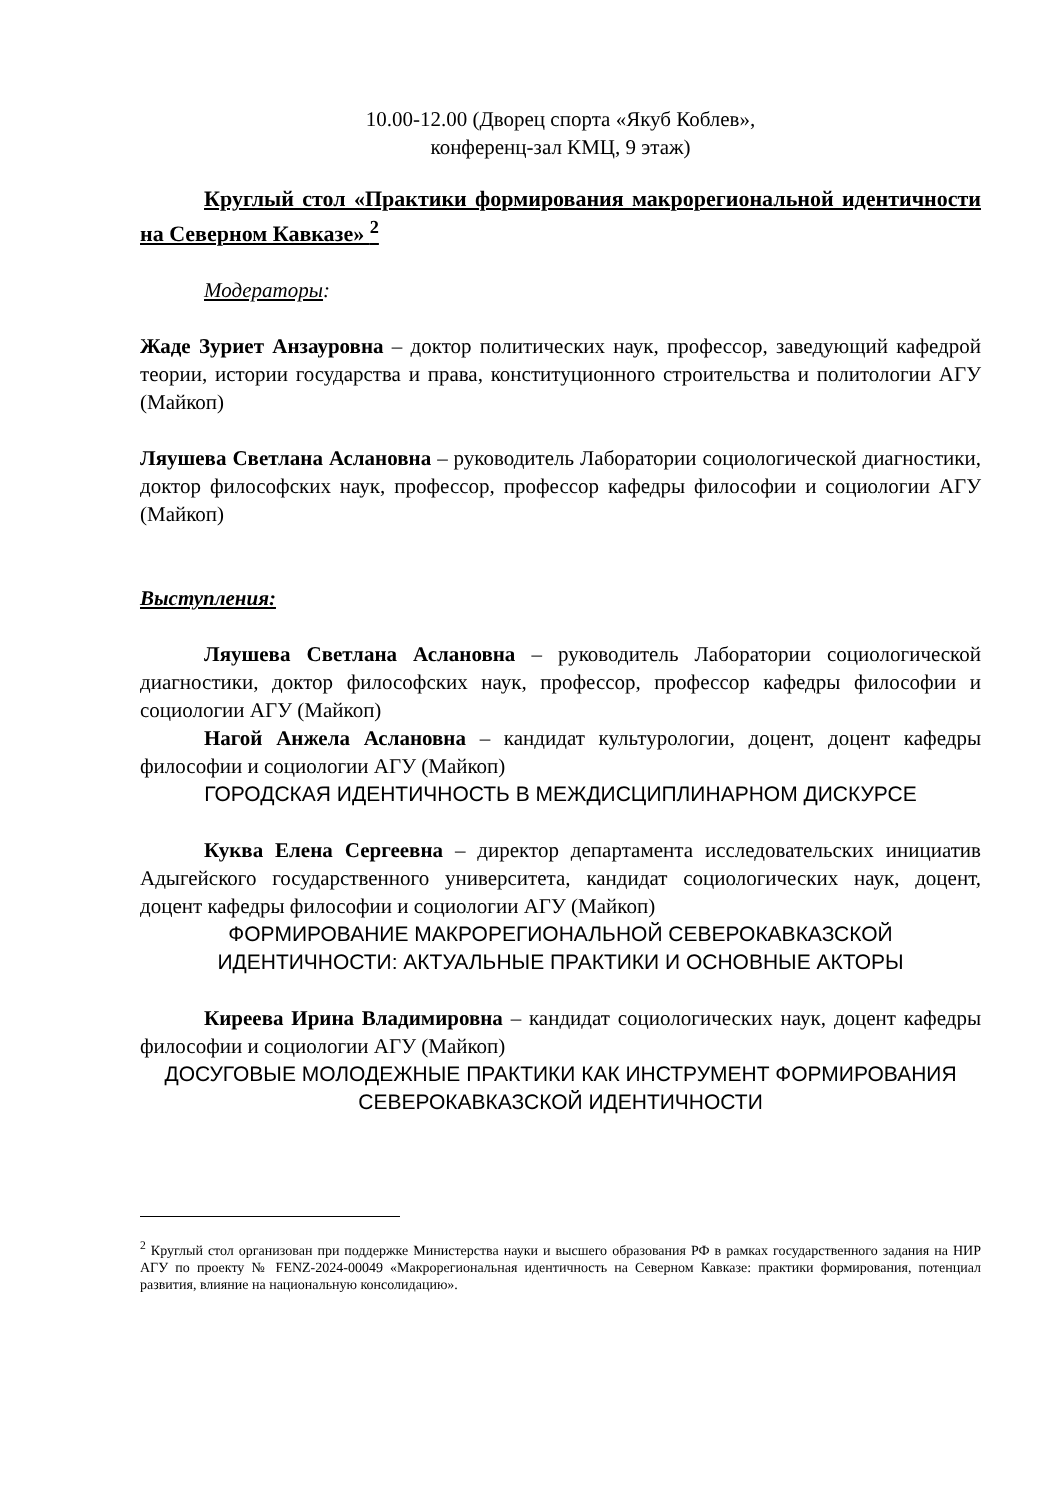10.00-12.00 (Дворец спорта «Якуб Коблев»,
конференц-зал КМЦ, 9 этаж)
Круглый стол «Практики формирования макрорегиональной идентичности на Северном Кавказе» <sup>2</sup>
Модераторы:
Жаде Зуриет Анзауровна – доктор политических наук, профессор, заведующий кафедрой теории, истории государства и права, конституционного строительства и политологии АГУ (Майкоп)
Ляушева Светлана Аслановна – руководитель Лаборатории социологической диагностики, доктор философских наук, профессор, профессор кафедры философии и социологии АГУ (Майкоп)
Выступления:
Ляушева Светлана Аслановна – руководитель Лаборатории социологической диагностики, доктор философских наук, профессор, профессор кафедры философии и социологии АГУ (Майкоп)
Нагой Анжела Аслановна – кандидат культурологии, доцент, доцент кафедры философии и социологии АГУ (Майкоп)
ГОРОДСКАЯ ИДЕНТИЧНОСТЬ В МЕЖДИСЦИПЛИНАРНОМ ДИСКУРСЕ
Куква Елена Сергеевна – директор департамента исследовательских инициатив Адыгейского государственного университета, кандидат социологических наук, доцент, доцент кафедры философии и социологии АГУ (Майкоп)
ФОРМИРОВАНИЕ МАКРОРЕГИОНАЛЬНОЙ СЕВЕРОКАВКАЗСКОЙ ИДЕНТИЧНОСТИ: АКТУАЛЬНЫЕ ПРАКТИКИ И ОСНОВНЫЕ АКТОРЫ
Киреева Ирина Владимировна – кандидат социологических наук, доцент кафедры философии и социологии АГУ (Майкоп)
ДОСУГОВЫЕ МОЛОДЕЖНЫЕ ПРАКТИКИ КАК ИНСТРУМЕНТ ФОРМИРОВАНИЯ СЕВЕРОКАВКАЗСКОЙ ИДЕНТИЧНОСТИ
<sup>2</sup> Круглый стол организован при поддержке Министерства науки и высшего образования РФ в рамках государственного задания на НИР АГУ по проекту № FENZ-2024-00049 «Макрорегиональная идентичность на Северном Кавказе: практики формирования, потенциал развития, влияние на национальную консолидацию».